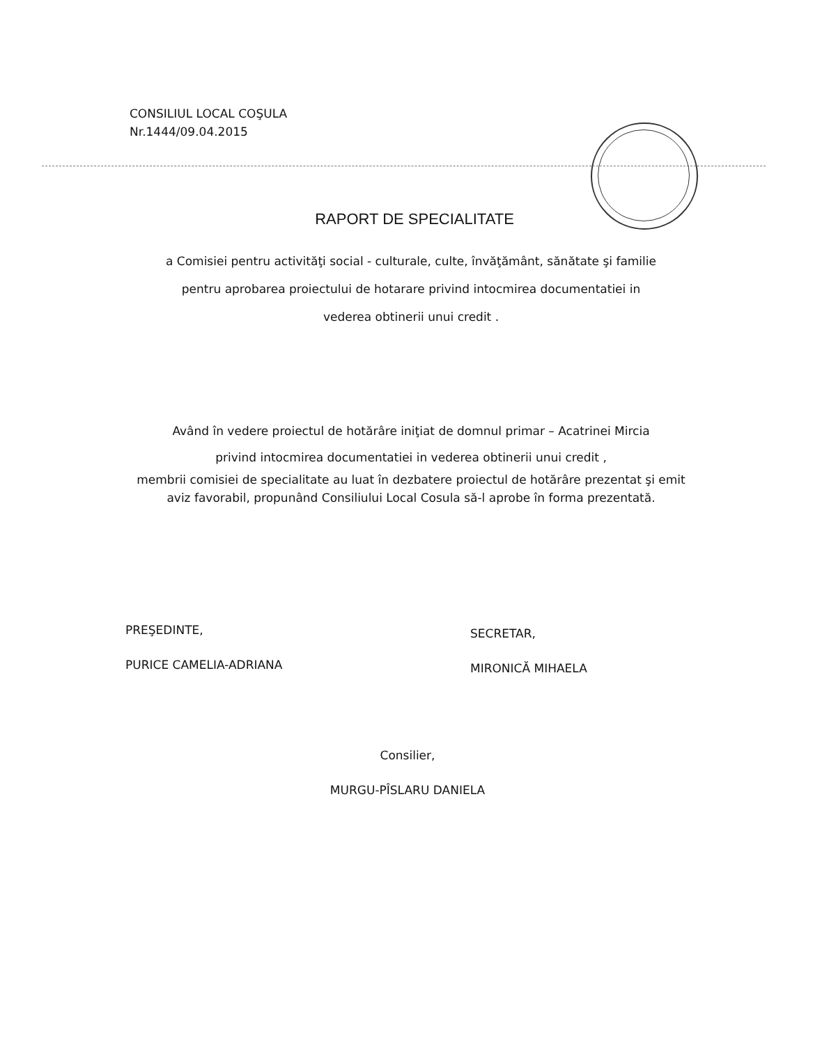CONSILIUL LOCAL COŞULA
Nr.1444/09.04.2015
RAPORT DE SPECIALITATE
a Comisiei pentru activităţi social - culturale, culte, învăţământ, sănătate şi familie
pentru aprobarea proiectului de hotarare privind intocmirea documentatiei in
vederea obtinerii unui credit .
Având în vedere proiectul de hotărâre iniţiat de domnul primar – Acatrinei Mircia
privind intocmirea documentatiei in vederea obtinerii unui credit ,
membrii comisiei de specialitate au luat în dezbatere proiectul de hotărâre prezentat şi emit aviz favorabil, propunând Consiliului Local Cosula să-l aprobe în forma prezentată.
PREŞEDINTE,
PURICE CAMELIA-ADRIANA
SECRETAR,
MIRONICĂ MIHAELA
Consilier,
MURGU-PÎSLARU DANIELA